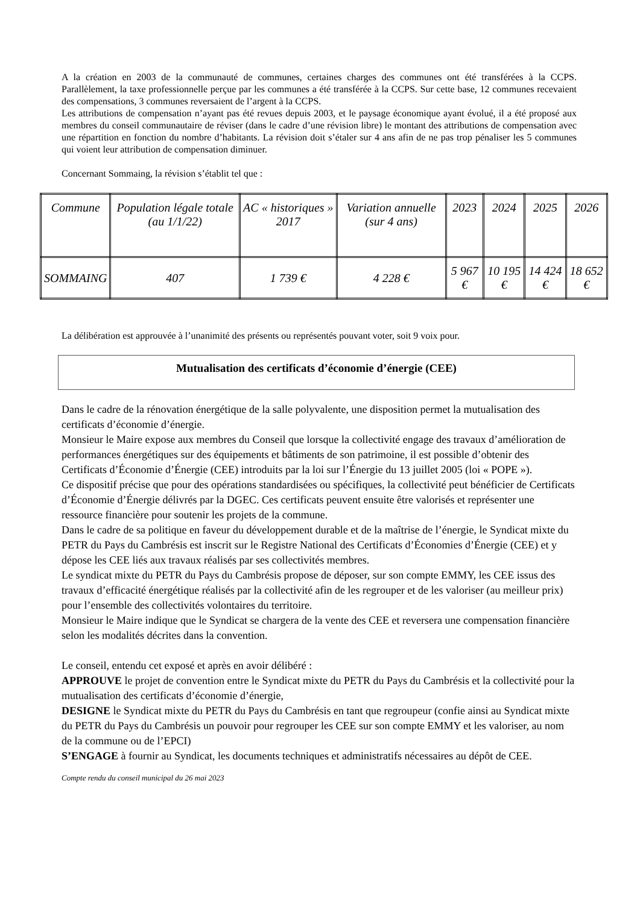A la création en 2003 de la communauté de communes, certaines charges des communes ont été transférées à la CCPS. Parallèlement, la taxe professionnelle perçue par les communes a été transférée à la CCPS. Sur cette base, 12 communes recevaient des compensations, 3 communes reversaient de l’argent à la CCPS.
Les attributions de compensation n’ayant pas été revues depuis 2003, et le paysage économique ayant évolué, il a été proposé aux membres du conseil communautaire de réviser (dans le cadre d’une révision libre) le montant des attributions de compensation avec une répartition en fonction du nombre d’habitants. La révision doit s’étaler sur 4 ans afin de ne pas trop pénaliser les 5 communes qui voient leur attribution de compensation diminuer.
Concernant Sommaing, la révision s’établit tel que :
| Commune | Population légale totale (au 1/1/22) | AC « historiques » 2017 | Variation annuelle (sur 4 ans) | 2023 | 2024 | 2025 | 2026 |
| SOMMAING | 407 | 1 739 € | 4 228 € | 5 967 € | 10 195 € | 14 424 € | 18 652 € |
La délibération est approuvée à l’unanimité des présents ou représentés pouvant voter, soit 9 voix pour.
Mutualisation des certificats d’économie d’énergie (CEE)
Dans le cadre de la rénovation énergétique de la salle polyvalente, une disposition permet la mutualisation des certificats d’économie d’énergie.
Monsieur le Maire expose aux membres du Conseil que lorsque la collectivité engage des travaux d’amélioration de performances énergétiques sur des équipements et bâtiments de son patrimoine, il est possible d’obtenir des Certificats d’Économie d’Énergie (CEE) introduits par la loi sur l’Énergie du 13 juillet 2005 (loi « POPE »).
Ce dispositif précise que pour des opérations standardisées ou spécifiques, la collectivité peut bénéficier de Certificats d’Économie d’Énergie délivrés par la DGEC. Ces certificats peuvent ensuite être valorisés et représenter une ressource financière pour soutenir les projets de la commune.
Dans le cadre de sa politique en faveur du développement durable et de la maîtrise de l’énergie, le Syndicat mixte du PETR du Pays du Cambrésis est inscrit sur le Registre National des Certificats d’Économies d’Énergie (CEE) et y dépose les CEE liés aux travaux réalisés par ses collectivités membres.
Le syndicat mixte du PETR du Pays du Cambrésis propose de déposer, sur son compte EMMY, les CEE issus des travaux d’efficacité énergétique réalisés par la collectivité afin de les regrouper et de les valoriser (au meilleur prix) pour l’ensemble des collectivités volontaires du territoire.
Monsieur le Maire indique que le Syndicat se chargera de la vente des CEE et reversera une compensation financière selon les modalités décrites dans la convention.
Le conseil, entendu cet exposé et après en avoir délibéré :
APPROUVE le projet de convention entre le Syndicat mixte du PETR du Pays du Cambrésis et la collectivité pour la mutualisation des certificats d’économie d’énergie,
DESIGNE le Syndicat mixte du PETR du Pays du Cambrésis en tant que regroupeur (confie ainsi au Syndicat mixte du PETR du Pays du Cambrésis un pouvoir pour regrouper les CEE sur son compte EMMY et les valoriser, au nom de la commune ou de l’EPCI)
S’ENGAGE à fournir au Syndicat, les documents techniques et administratifs nécessaires au dépôt de CEE.
Compte rendu du conseil municipal du 26 mai 2023